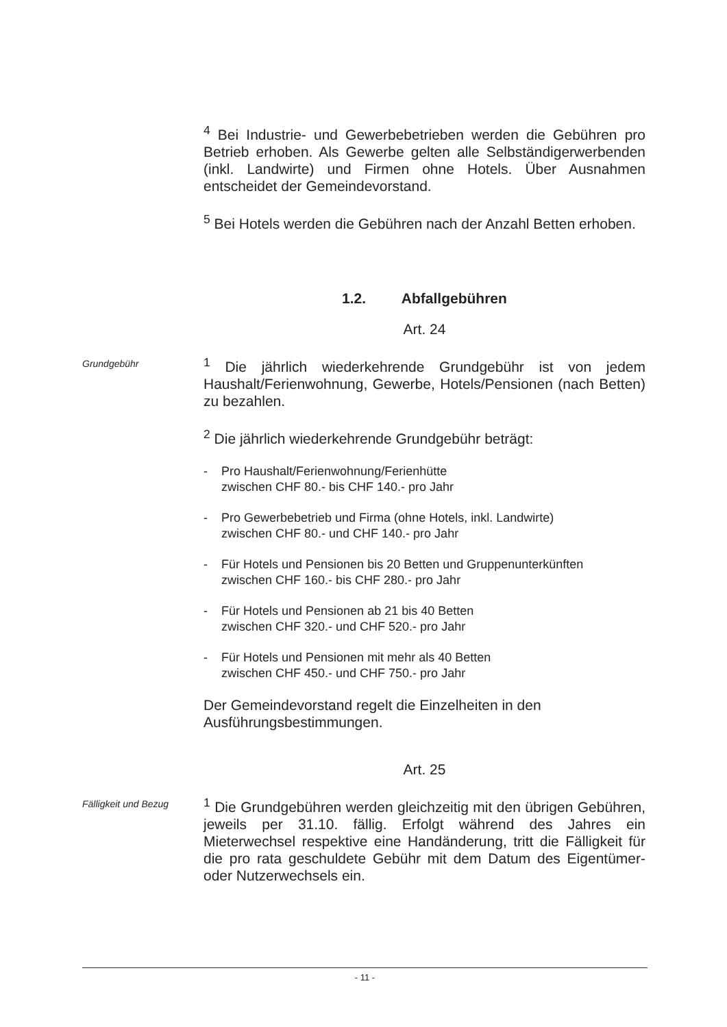<sup>4</sup> Bei Industrie- und Gewerbebetrieben werden die Gebühren pro Betrieb erhoben. Als Gewerbe gelten alle Selbständigerwerbenden (inkl. Landwirte) und Firmen ohne Hotels. Über Ausnahmen entscheidet der Gemeindevorstand.
<sup>5</sup> Bei Hotels werden die Gebühren nach der Anzahl Betten erhoben.
1.2. Abfallgebühren
Art. 24
Grundgebühr
<sup>1</sup> Die jährlich wiederkehrende Grundgebühr ist von jedem Haushalt/Ferienwohnung, Gewerbe, Hotels/Pensionen (nach Betten) zu bezahlen.
<sup>2</sup> Die jährlich wiederkehrende Grundgebühr beträgt:
- Pro Haushalt/Ferienwohnung/Ferienhütte
zwischen CHF 80.- bis CHF 140.- pro Jahr
- Pro Gewerbebetrieb und Firma (ohne Hotels, inkl. Landwirte)
zwischen CHF 80.- und CHF 140.- pro Jahr
- Für Hotels und Pensionen bis 20 Betten und Gruppenunterkünften
zwischen CHF 160.- bis CHF 280.- pro Jahr
- Für Hotels und Pensionen ab 21 bis 40 Betten
zwischen CHF 320.- und CHF 520.- pro Jahr
- Für Hotels und Pensionen mit mehr als 40 Betten
zwischen CHF 450.- und CHF 750.- pro Jahr
Der Gemeindevorstand regelt die Einzelheiten in den
Ausführungsbestimmungen.
Art. 25
Fälligkeit und Bezug
<sup>1</sup> Die Grundgebühren werden gleichzeitig mit den übrigen Gebühren, jeweils per 31.10. fällig. Erfolgt während des Jahres ein Mieterwechsel respektive eine Handänderung, tritt die Fälligkeit für die pro rata geschuldete Gebühr mit dem Datum des Eigentümer- oder Nutzerwechsels ein.
- 11 -